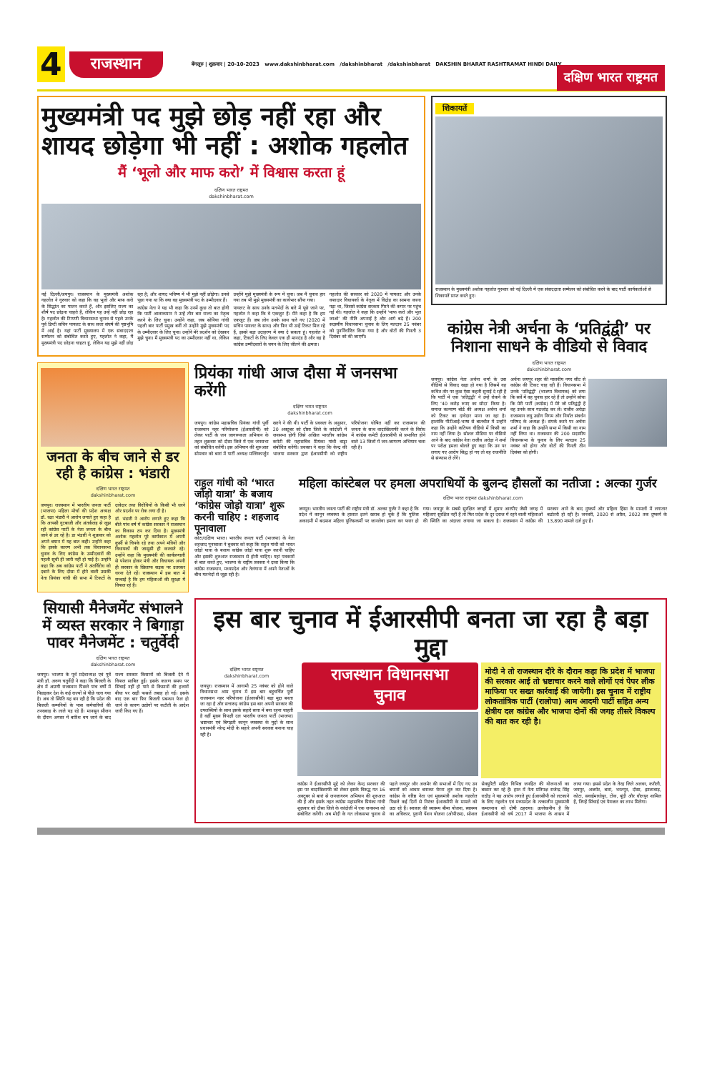4 राजस्थान बेंगलूरु | शुक्रवार | 20-10-2023 www.dakshinbharat.com /dakshinbharat /dakshinbharat DAKSHIN BHARAT RASHTRAMAT HINDI DAILY
दक्षिण भारत राष्ट्रमत
मुख्यमंत्री पद मुझे छोड़ नहीं रहा और शायद छोड़ेगा भी नहीं : अशोक गहलोत
मैं ‘भूलो और माफ करो’ में विश्वास करता हूं
दक्षिण भारत राष्ट्रमत
dakshinbharat.com
नई दिल्ली/जयपुर। राजस्थान के मुख्यमंत्री अशोक गहलोत ने गुरुवार को कहा कि वह भूलो और माफ करो के सिद्धांत का पालन करते हैं, और इसलिए राज्य का शीर्ष पद छोड़ना चाहते हैं, लेकिन यह उन्हें नहीं छोड़ रहा है। गहलोत की टिप्पणी विधानसभा चुनाव से पहले उनके पूर्व डिप्टी सचिन पायलट के साथ सत्ता संघर्ष की पृष्ठभूमि में आई है। यहां पार्टी मुख्यालय में एक संवाददाता सम्मेलन को संबोधित करते हुए, गहलोत ने कहा, मैं मुख्यमंत्री पद छोड़ना चाहता हूं, लेकिन यह मुझे नहीं छोड़ रहा है; और शायद भविष्य में भी मुझे नहीं छोड़ेगा। उनसे पूछा गया था कि क्या वह मुख्यमंत्री पद के उम्मीदवार हैं।
कांग्रेस नेता ने यह भी कहा कि उनमें कुछ तो बात होगी कि पार्टी आलाकमान ने उन्हें तीन बार राज्य का नेतृत्व करने के लिए चुना। उन्होंने कहा, जब सोनिया गांधी पहली बार पार्टी प्रमुख बनीं तो उन्होंने मुझे मुख्यमंत्री पद के उम्मीदवार के लिए चुना। उन्होंने मेरे प्रदर्शन को देखकर मुझे चुना। मैं मुख्यमंत्री पद का उम्मीदवार नहीं था, लेकिन उन्होंने मुझे मुख्यमंत्री के रूप में चुना। जब मैं चुनाव हार गया तब भी मुझे मुख्यमंत्री का कार्यभार सौंपा गया।
पायलट के साथ उनके मतभेदों के बारे में पूछे जाने पर, गहलोत ने कहा कि वे एकजुट हैं। मैंने कहा है कि हम एकजुट हैं। जब लोग उनके साथ चले गए (2020 में सचिन पायलट के साथ) और फिर भी उन्हें टिकट मिल रहे हैं, इससे बड़ा उदाहरण में क्या दे सकता हूं। गहलोत ने कहा, टिकटों के लिए केवल एक ही मानदंड है और वह है कांग्रेस उम्मीदवारों के चयन के लिए जीतने की क्षमता।
गहलोत की सरकार को 2020 में पायलट और उनके वफादार विधायकों के नेतृत्व में विद्रोह का सामना करना पड़ा था, जिससे कांग्रेस सरकार गिरने की कगार पर पहुंच गई थी। गहलोत ने कहा कि उन्होंने ‘माफ करो और भूल जाओ’ की नीति अपनाई है और आगे बढ़े हैं। 200 सदस्यीय विधानसभा चुनाव के लिए मतदान 25 नवंबर को पुनर्निर्धारित किया गया है और वोटों की गिनती 3 दिसंबर को की जाएगी।
शिकायतें
राजस्थान के मुख्यमंत्री अशोक गहलोत गुरुवार को नई दिल्ली में एक संवाददाता सम्मेलन को संबोधित करने के बाद पार्टी कार्यकर्ताओं से शिकायतें प्राप्त करते हुए।
कांग्रेस नेत्री अर्चना के ‘प्रतिद्वंद्वी’ पर निशाना साधने के वीडियो से विवाद
दक्षिण भारत राष्ट्रमत
dakshinbharat.com
जयपुर। कांग्रेस नेता अर्चना शर्मा के उस वीडियो से विवाद खड़ा हो गया है जिसमें वह कथित तौर पर कुछ ऐसा कहती सुनाई दे रही हैं कि पार्टी में एक ‘प्रतिद्वंद्वी’ ने उन्हें रोकने के लिए ‘40 करोड़ रुपए का सौदा’ किया है। समाज कल्याण बोर्ड की अध्यक्ष अर्चना शर्मा को टिकट का दावेदार माना जा रहा है। हालांकि पीटीआई-भाषा से बातचीत में उन्होंने कहा कि उन्होंने कतिपय वीडियो में किसी का नाम नहीं लिया है। सोशल मीडिया पर वीडियो आने के बाद कांग्रेस नेता राजीव अरोड़ा ने शर्मा पर परोक्ष हमला बोलते हुए कहा कि उन पर लगाए गए आरोप सिद्ध हो गए तो वह राजनीति से संन्यास ले लेंगे।
अर्चना जयपुर शहर की मालवीय नगर सीट से कांग्रेस की टिकट चाह रही हैं। विधानसभा में उनके ‘प्रतिद्वंद्वी’ (भाजपा विधायक) को लगा कि सर्वे में वह चुनाव हार रहे हैं तो उन्होंने सोचा कि मेरी पार्टी (कांग्रेस) में मेरे जो प्रतिद्वंद्वी हैं वह उनके साथ गठजोड़ कर लें। राजीव अरोड़ा राजस्थान लघु उद्योग निगम और निर्यात संवर्धन परिषद के अध्यक्ष हैं। संपर्क करने पर अर्चना शर्मा ने कहा कि उन्होंने सभा में किसी का नाम नहीं लिया था। राजस्थान की 200 सदस्यीय विधानसभा के चुनाव के लिए मतदान 25 नवंबर को होगा और वोटों की गिनती तीन दिसंबर को होगी।
जनता के बीच जाने से डर रही है कांग्रेस : भंडारी
दक्षिण भारत राष्ट्रमत
dakshinbharat.com
जयपुर। राजस्थान में भारतीय जनता पार्टी (भाजपा) महिला मोर्चा की प्रदेश अध्यक्ष डॉ. रक्षा भंडारी ने आरोप लगाते हुए कहा है कि आपसी गुटबाजी और अंतर्कलह से जूझ रही कांग्रेस पार्टी के नेता जनता के बीच जाने से डर रहे है। डा भंडारी ने शुक्रवार को अपने बयान में यह बात कही। उन्होंने कहा कि इसके कारण अभी तक विधानसभा चुनाव के लिए कांग्रेस के उम्मीदवारों की पहली सूची ही जारी नहीं हो पाई है। उन्होंने कहा कि अब कांग्रेस पार्टी ने अंतर्विरोध को दबाने के लिए दौसा में होने वाली उसकी नेता प्रियंका गांधी की सभा में टिकटों के दावेदार तथा विरोधियों के किसी भी धरने और प्रदर्शन पर रोक लगा दी है।
डॉ. भंडारी ने आरोप लगाते हुए कहा कि बीते पांच वर्ष में कांग्रेस सरकार ने राजस्थान का विकास ठप कर दिया है। मुख्यमंत्री अशोक गहलोत पूरे कार्यकाल में अपनी कुर्सी से चिपके रहे तथा अपने मंत्रियों और विधायकों की जासूसी ही करवाते रहे। उन्होंने कहा कि मुख्यमंत्री की कार्यप्रणाली से परेशान होकर मंत्री और विधायक अपनी ही सरकार के खिलाफ सड़क पर उतरकर धरना देते रहें। राजस्थान में इस बात में सच्चाई है कि हम महिलाओं की सुरक्षा में विफल रहे हैं।
प्रियंका गांधी आज दौसा में जनसभा करेंगी
दक्षिण भारत राष्ट्रमत
dakshinbharat.com
जयपुर। कांग्रेस महासचिव प्रियंका गांधी पूर्वी राजस्थान नहर परियोजना (ईआरसीपी) को लेकर पार्टी के जन जागरूकता अभियान के तहत शुक्रवार को दौसा जिले में एक जनसभा को संबोधित करेंगी। इस अभियान की शुरुआत सोमवार को बारां में पार्टी अध्यक्ष मल्लिकार्जुन खरगे ने की थी। पार्टी के प्रवक्ता के अनुसार, 20 अक्टूबर को दौसा जिले के कांदोली में जनसभा होगी जिसे अखिल भारतीय कांग्रेस कमेटी की महासचिव प्रियंका गांधी वाड्रा संबोधित करेंगी। प्रवक्ता ने कहा कि केन्द्र की भाजपा सरकार द्वारा ईआरसीपी को राष्ट्रीय परियोजना घोषित नहीं कर राजस्थान की जनता के साथ वादाखिलाफी करने के विरोध में कांग्रेस कमेटी ईआरसीपी से प्रभावित होने वाले 13 जिलों में जन-जागरण अभियान चला रही है।
राहुल गांधी को ‘भारत जोड़ो यात्रा’ के बजाय ‘कांग्रेस जोड़ो यात्रा’ शुरू करनी चाहिए : शहजाद पूनावाला
कोटा/दक्षिण भारत। भारतीय जनता पार्टी (भाजपा) के नेता शहजाद पूनावाला ने बुधवार को कहा कि राहुल गांधी को भारत जोड़ो यात्रा के बजाय कांग्रेस जोड़ो यात्रा शुरू करनी चाहिए और इसकी शुरुआत राजस्थान से होनी चाहिए। यहां पत्रकारों से बात करते हुए, भाजपा के राष्ट्रीय प्रवक्ता ने दावा किया कि कांग्रेस राजस्थान, मध्यप्रदेश और तेलंगाना में अपने नेताओं के बीच मतभेदों से जूझ रही है।
महिला कांस्टेबल पर हमला अपराधियों के बुलन्द हौसलों का नतीजा : अल्का गुर्जर
दक्षिण भारत राष्ट्रमत dakshinbharat.com
जयपुर। भारतीय जनता पार्टी की राष्ट्रीय मंत्री डॉ. अल्का गुर्जर ने कहा है कि प्रदेश में कानून व्यवस्था के हालात इतने खराब हो चुके हैं कि पुलिस अकादमी में बदमाश महिला पुलिसकर्मी पर जानलेवा हमला कर फरार हो गया। जयपुर के सबसे सुरक्षित जगहों में शुमार आरपीए जैसी जगह में महिलाएं सुरक्षित नहीं हैं तो फिर प्रदेश के दूर दराज में रहने वाली महिलाओं की स्थिति का अंदाजा लगाया जा सकता है। राजस्थान में कांग्रेस की सरकार आने के बाद दुष्कर्म और महिला हिंसा के मामलों में लगातार बढोतरी हो रही है। जनवरी, 2020 से अप्रैल, 2022 तक दुष्कर्म के 13,890 मामले दर्ज हुए हैं।
सियासी मैनेजमेंट संभालने में व्यस्त सरकार ने बिगाड़ा पावर मैनेजमेंट : चतुर्वेदी
दक्षिण भारत राष्ट्रमत
dakshinbharat.com
जयपुर। भाजपा के पूर्व प्रदेशाध्यक्ष एवं पूर्व मंत्री डॉ. अरुण चतुर्वेदी ने कहा कि बिजली के क्षेत्र में अग्रणी राजस्थान पिछले पांच वर्षों में पिछड़कर देश के कई राज्यों से पीछे चला गया है। अब तो स्थिति यह बन रही है कि प्रदेश की बिजली कम्पनियों के पास कर्मचारियों की तनख्वाह के लाले पड़ रहे हैं। मानसून सीजन के दौरान अगस्त में बारिश थम जाने के बाद राज्य सरकार किसानों को बिजली देने में विफल साबित हुई। इसके कारण समय पर सिंचाई नहीं हो पाने से किसानों की हजारों बीघा पर खड़ी फसलें तबाह हो गई। इसके बाद एक बार फिर बिजली प्रबन्धन फेल हो जाने के कारण उद्योगों पर कटौती के आदेश जारी किए गए हैं।
इस बार चुनाव में ईआरसीपी बनता जा रहा है बड़ा मुद्दा
दक्षिण भारत राष्ट्रमत
dakshinbharat.com
जयपुर। राजस्थान में आगामी 25 नवंबर को होने वाले विधानसभा आम चुनाव में इस बार बहुचर्चित पूर्वी राजस्थान नहर परियोजना (ईआरसीपी) बड़ा मुद्दा बनता जा रहा है और सत्तारुढ़ कांग्रेस इस बार अपनी सरकार की उपलब्धियों के साथ इसके सहारे सत्ता में बना रहना चाहती है वहीं मुख्य विपक्षी दल भारतीय जनता पार्टी (भाजपा) भ्रष्टाचार एवं बिगड़ती कानून व्यवस्था के मुद्दों के साथ प्रधानमंत्री नरेन्द्र मोदी के सहारे अपनी सरकार बनाना चाह रही है।
राजस्थान विधानसभा चुनाव
मोदी ने तो राजस्थान दौरे के दौरान कहा कि प्रदेश में भाजपा की सरकार आई तो भ्रष्टाचार करने वाले लोगों एवं पेपर लीक माफिया पर सख्त कार्रवाई की जायेगी। इस चुनाव में राष्ट्रीय लोकतांत्रिक पार्टी (रालोपा) आम आदमी पार्टी सहित अन्य क्षेत्रीय दल कांग्रेस और भाजपा दोनों की जगह तीसरे विकल्प की बात कर रही है।
कांग्रेस ने ईआरसीपी मुद्दे को लेकर केन्द्र सरकार की इस पर वादाखिलाफी को लेकर इसके विरुद्ध गत 16 अक्टूबर से बारां से जनजागरण अभियान की शुरुआत की हैं और इसके तहत कांग्रेस महासचिव प्रियंका गांधी शुक्रवार को दौसा जिले के कांदोली में एक जनसभा को संबोधित करेंगी। अब मोदी के गत लोकसभा चुनाव से पहले जयपुर और अजमेर की सभाओं में दिए गए उन बयानों को आधार बनाकर घेरना शुरु कर दिया है। कांग्रेस के वरिष्ठ नेता एवं मुख्यमंत्री अशोक गहलोत पिछले कई दिनों से निरंतर ईआरसीपी के मामले को उठा रहे हैं। सरकार की स्वास्थ्य बीमा योजना, स्वास्थ्य का अधिकार, पुरानी पेंशन योजना (ओपीएस), सोशल सेक्युरिटी सहित विभिन्न जनहित की योजनाओं का बखान कर रहे हैं। हाल में नेता प्रतिपक्ष राजेन्द्र सिंह राठौड़ ने यह आरोप लगाते हुए ईआरसीपी को लटकाने के लिए गहलोत एवं मध्यप्रदेश के तत्कालीन मुख्यमंत्री कमलनाथ को दोषी ठहराया। उल्लेखनीय है कि ईआरसीपी को वर्ष 2017 में भाजपा के शासन में लाया गया। इससे प्रदेश के तेरह जिले अलवर, करौली, जयपुर, अजमेर, बारां, भरतपुर, दौसा, झालावाड़, कोटा, सवाईमाधोपुर, टोंक, बूंदी और धौलपुर शामिल हैं, जिन्हें सिंचाई एवं पेयजल का लाभ मिलेगा।